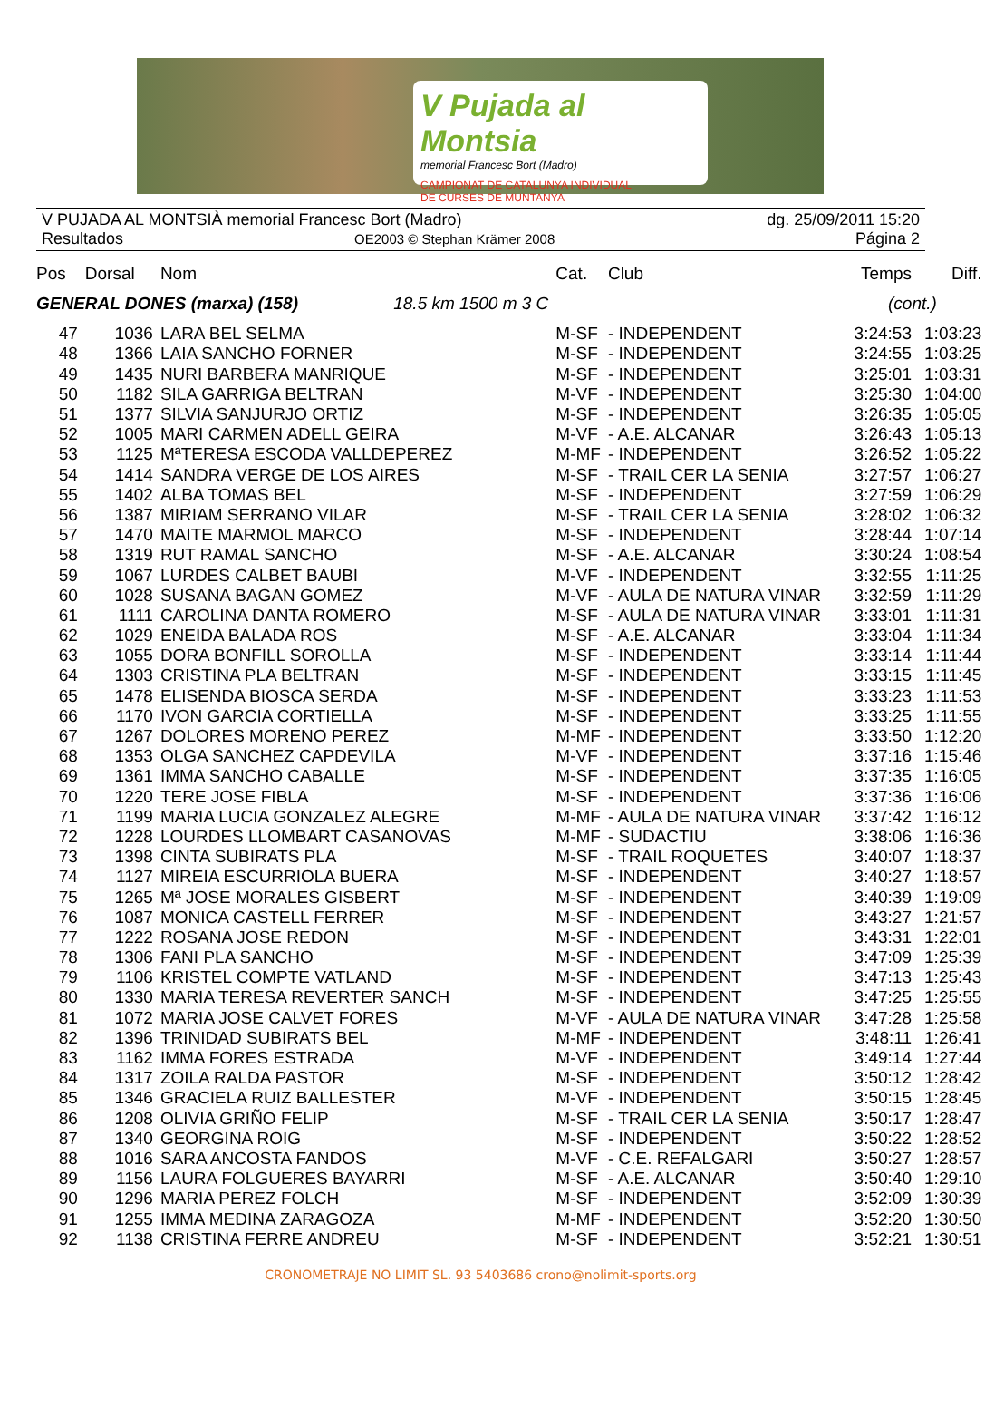V Pujada al Montsia
memorial Francesc Bort (Madro)
CAMPIONAT DE CATALUNYA INDIVIDUAL
DE CURSES DE MUNTANYA
V PUJADA AL MONTSIÀ memorial Francesc Bort (Madro)
dg. 25/09/2011 15:20
Resultados OE2003 © Stephan Krämer 2008
Página 2
| Pos | Dorsal | Nom | Cat. | Club | Temps | Diff. |
| --- | --- | --- | --- | --- | --- | --- |
| GENERAL DONES (marxa) (158) 18.5 km 1500 m 3 C | | | | | (cont.) | |
| 47 | 1036 | LARA BEL SELMA | M-SF | - INDEPENDENT | 3:24:53 | 1:03:23 |
| 48 | 1366 | LAIA SANCHO FORNER | M-SF | - INDEPENDENT | 3:24:55 | 1:03:25 |
| 49 | 1435 | NURI BARBERA MANRIQUE | M-SF | - INDEPENDENT | 3:25:01 | 1:03:31 |
| 50 | 1182 | SILA GARRIGA BELTRAN | M-VF | - INDEPENDENT | 3:25:30 | 1:04:00 |
| 51 | 1377 | SILVIA SANJURJO ORTIZ | M-SF | - INDEPENDENT | 3:26:35 | 1:05:05 |
| 52 | 1005 | MARI CARMEN ADELL GEIRA | M-VF | - A.E. ALCANAR | 3:26:43 | 1:05:13 |
| 53 | 1125 | MªTERESA ESCODA VALLDEPEREZ | M-MF | - INDEPENDENT | 3:26:52 | 1:05:22 |
| 54 | 1414 | SANDRA VERGE DE LOS AIRES | M-SF | - TRAIL CER LA SENIA | 3:27:57 | 1:06:27 |
| 55 | 1402 | ALBA TOMAS BEL | M-SF | - INDEPENDENT | 3:27:59 | 1:06:29 |
| 56 | 1387 | MIRIAM SERRANO VILAR | M-SF | - TRAIL CER LA SENIA | 3:28:02 | 1:06:32 |
| 57 | 1470 | MAITE MARMOL MARCO | M-SF | - INDEPENDENT | 3:28:44 | 1:07:14 |
| 58 | 1319 | RUT RAMAL SANCHO | M-SF | - A.E. ALCANAR | 3:30:24 | 1:08:54 |
| 59 | 1067 | LURDES CALBET BAUBI | M-VF | - INDEPENDENT | 3:32:55 | 1:11:25 |
| 60 | 1028 | SUSANA BAGAN GOMEZ | M-VF | - AULA DE NATURA VINAR | 3:32:59 | 1:11:29 |
| 61 | 1111 | CAROLINA DANTA ROMERO | M-SF | - AULA DE NATURA VINAR | 3:33:01 | 1:11:31 |
| 62 | 1029 | ENEIDA BALADA ROS | M-SF | - A.E. ALCANAR | 3:33:04 | 1:11:34 |
| 63 | 1055 | DORA BONFILL SOROLLA | M-SF | - INDEPENDENT | 3:33:14 | 1:11:44 |
| 64 | 1303 | CRISTINA PLA BELTRAN | M-SF | - INDEPENDENT | 3:33:15 | 1:11:45 |
| 65 | 1478 | ELISENDA BIOSCA SERDA | M-SF | - INDEPENDENT | 3:33:23 | 1:11:53 |
| 66 | 1170 | IVON GARCIA CORTIELLA | M-SF | - INDEPENDENT | 3:33:25 | 1:11:55 |
| 67 | 1267 | DOLORES MORENO PEREZ | M-MF | - INDEPENDENT | 3:33:50 | 1:12:20 |
| 68 | 1353 | OLGA SANCHEZ CAPDEVILA | M-VF | - INDEPENDENT | 3:37:16 | 1:15:46 |
| 69 | 1361 | IMMA SANCHO CABALLE | M-SF | - INDEPENDENT | 3:37:35 | 1:16:05 |
| 70 | 1220 | TERE JOSE FIBLA | M-SF | - INDEPENDENT | 3:37:36 | 1:16:06 |
| 71 | 1199 | MARIA LUCIA GONZALEZ ALEGRE | M-MF | - AULA DE NATURA VINAR | 3:37:42 | 1:16:12 |
| 72 | 1228 | LOURDES LLOMBART CASANOVAS | M-MF | - SUDACTIU | 3:38:06 | 1:16:36 |
| 73 | 1398 | CINTA SUBIRATS PLA | M-SF | - TRAIL ROQUETES | 3:40:07 | 1:18:37 |
| 74 | 1127 | MIREIA ESCURRIOLA BUERA | M-SF | - INDEPENDENT | 3:40:27 | 1:18:57 |
| 75 | 1265 | Mª JOSE MORALES GISBERT | M-SF | - INDEPENDENT | 3:40:39 | 1:19:09 |
| 76 | 1087 | MONICA CASTELL FERRER | M-SF | - INDEPENDENT | 3:43:27 | 1:21:57 |
| 77 | 1222 | ROSANA JOSE REDON | M-SF | - INDEPENDENT | 3:43:31 | 1:22:01 |
| 78 | 1306 | FANI PLA SANCHO | M-SF | - INDEPENDENT | 3:47:09 | 1:25:39 |
| 79 | 1106 | KRISTEL COMPTE VATLAND | M-SF | - INDEPENDENT | 3:47:13 | 1:25:43 |
| 80 | 1330 | MARIA TERESA REVERTER SANCH | M-SF | - INDEPENDENT | 3:47:25 | 1:25:55 |
| 81 | 1072 | MARIA JOSE CALVET FORES | M-VF | - AULA DE NATURA VINAR | 3:47:28 | 1:25:58 |
| 82 | 1396 | TRINIDAD SUBIRATS BEL | M-MF | - INDEPENDENT | 3:48:11 | 1:26:41 |
| 83 | 1162 | IMMA FORES ESTRADA | M-VF | - INDEPENDENT | 3:49:14 | 1:27:44 |
| 84 | 1317 | ZOILA RALDA PASTOR | M-SF | - INDEPENDENT | 3:50:12 | 1:28:42 |
| 85 | 1346 | GRACIELA RUIZ BALLESTER | M-VF | - INDEPENDENT | 3:50:15 | 1:28:45 |
| 86 | 1208 | OLIVIA GRIÑO FELIP | M-SF | - TRAIL CER LA SENIA | 3:50:17 | 1:28:47 |
| 87 | 1340 | GEORGINA ROIG | M-SF | - INDEPENDENT | 3:50:22 | 1:28:52 |
| 88 | 1016 | SARA ANCOSTA FANDOS | M-VF | - C.E. REFALGARI | 3:50:27 | 1:28:57 |
| 89 | 1156 | LAURA FOLGUERES BAYARRI | M-SF | - A.E. ALCANAR | 3:50:40 | 1:29:10 |
| 90 | 1296 | MARIA PEREZ FOLCH | M-SF | - INDEPENDENT | 3:52:09 | 1:30:39 |
| 91 | 1255 | IMMA MEDINA ZARAGOZA | M-MF | - INDEPENDENT | 3:52:20 | 1:30:50 |
| 92 | 1138 | CRISTINA FERRE ANDREU | M-SF | - INDEPENDENT | 3:52:21 | 1:30:51 |
CRONOMETRAJE NO LIMIT SL. 93 5403686 crono@nolimit-sports.org